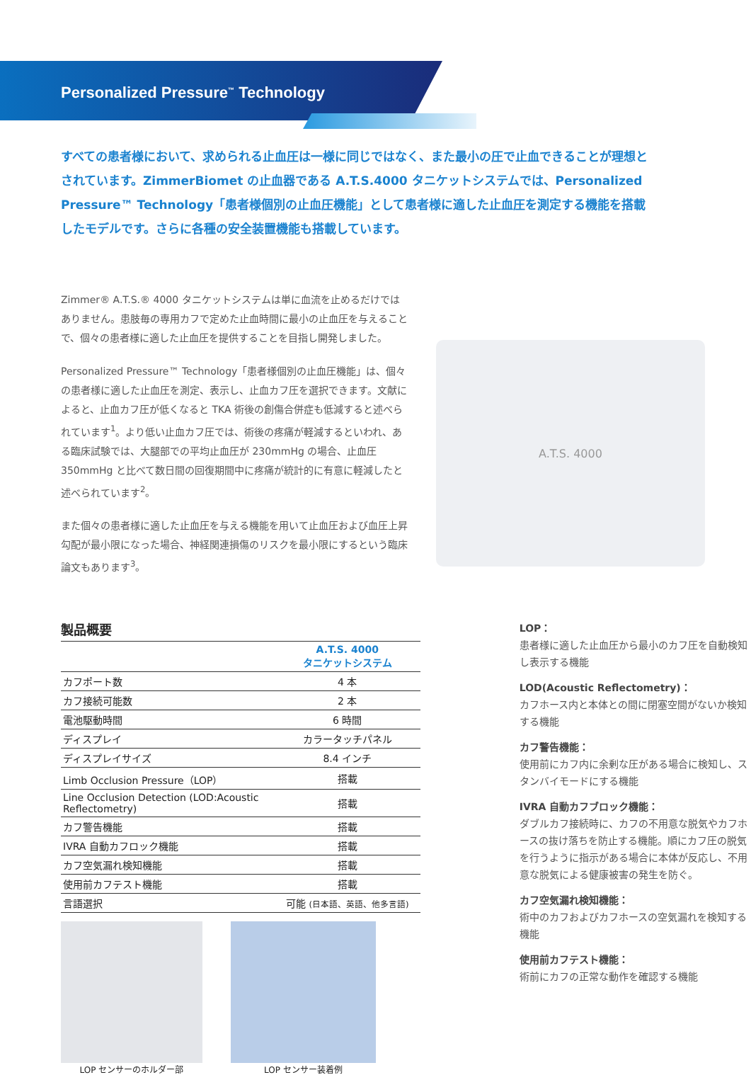Personalized Pressure<sup>™</sup> Technology
すべての患者様において、求められる止血圧は一様に同じではなく、また最小の圧で止血できることが理想とされています。ZimmerBiomet の止血器である A.T.S.4000 タニケットシステムでは、Personalized Pressure™ Technology「患者様個別の止血圧機能」として患者様に適した止血圧を測定する機能を搭載したモデルです。さらに各種の安全装置機能も搭載しています。
Zimmer® A.T.S.® 4000 タニケットシステムは単に血流を止めるだけではありません。患肢毎の専用カフで定めた止血時間に最小の止血圧を与えることで、個々の患者様に適した止血圧を提供することを目指し開発しました。
Personalized Pressure™ Technology「患者様個別の止血圧機能」は、個々の患者様に適した止血圧を測定、表示し、止血カフ圧を選択できます。文献によると、止血カフ圧が低くなると TKA 術後の創傷合併症も低減すると述べられています<sup>1</sup>。より低い止血カフ圧では、術後の疼痛が軽減するといわれ、ある臨床試験では、大腿部での平均止血圧が 230mmHg の場合、止血圧 350mmHg と比べて数日間の回復期間中に疼痛が統計的に有意に軽減したと述べられています<sup>2</sup>。
また個々の患者様に適した止血圧を与える機能を用いて止血圧および血圧上昇勾配が最小限になった場合、神経関連損傷のリスクを最小限にするという臨床論文もあります<sup>3</sup>。
A.T.S. 4000
製品概要
| | A.T.S. 4000 タニケットシステム |
| --- | --- |
| カフポート数 | 4 本 |
| カフ接続可能数 | 2 本 |
| 電池駆動時間 | 6 時間 |
| ディスプレイ | カラータッチパネル |
| ディスプレイサイズ | 8.4 インチ |
| Limb Occlusion Pressure（LOP） | 搭載 |
| Line Occlusion Detection (LOD:Acoustic Reflectometry) | 搭載 |
| カフ警告機能 | 搭載 |
| IVRA 自動カフロック機能 | 搭載 |
| カフ空気漏れ検知機能 | 搭載 |
| 使用前カフテスト機能 | 搭載 |
| 言語選択 | 可能 (日本語、英語、他多言語) |
LOP センサーのホルダー部 LOP センサー装着例
LOP：
患者様に適した止血圧から最小のカフ圧を自動検知し表示する機能
LOD(Acoustic Reflectometry)：
カフホース内と本体との間に閉塞空間がないか検知する機能
カフ警告機能：
使用前にカフ内に余剰な圧がある場合に検知し、スタンバイモードにする機能
IVRA 自動カフブロック機能：
ダブルカフ接続時に、カフの不用意な脱気やカフホースの抜け落ちを防止する機能。順にカフ圧の脱気を行うように指示がある場合に本体が反応し、不用意な脱気による健康被害の発生を防ぐ。
カフ空気漏れ検知機能：
術中のカフおよびカフホースの空気漏れを検知する機能
使用前カフテスト機能：
術前にカフの正常な動作を確認する機能